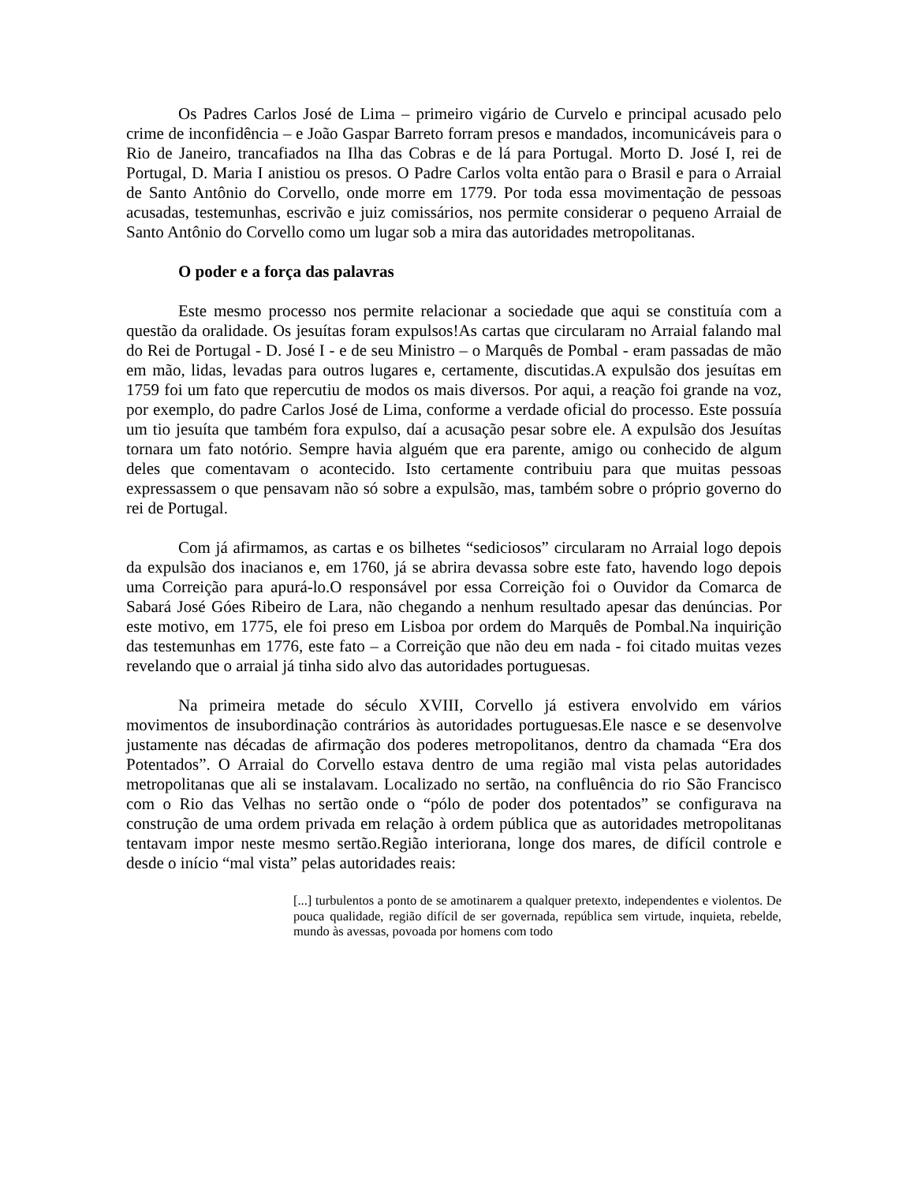Os Padres Carlos José de Lima – primeiro vigário de Curvelo e principal acusado pelo crime de inconfidência – e João Gaspar Barreto forram presos e mandados, incomunicáveis para o Rio de Janeiro, trancafiados na Ilha das Cobras e de lá para Portugal. Morto D. José I, rei de Portugal, D. Maria I anistiou os presos. O Padre Carlos volta então para o Brasil e para o Arraial de Santo Antônio do Corvello, onde morre em 1779. Por toda essa movimentação de pessoas acusadas, testemunhas, escrivão e juiz comissários, nos permite considerar o pequeno Arraial de Santo Antônio do Corvello como um lugar sob a mira das autoridades metropolitanas.
O poder e a força das palavras
Este mesmo processo nos permite relacionar a sociedade que aqui se constituía com a questão da oralidade. Os jesuítas foram expulsos!As cartas que circularam no Arraial falando mal do Rei de Portugal - D. José I - e de seu Ministro – o Marquês de Pombal - eram passadas de mão em mão, lidas, levadas para outros lugares e, certamente, discutidas.A expulsão dos jesuítas em 1759 foi um fato que repercutiu de modos os mais diversos. Por aqui, a reação foi grande na voz, por exemplo, do padre Carlos José de Lima, conforme a verdade oficial do processo. Este possuía um tio jesuíta que também fora expulso, daí a acusação pesar sobre ele. A expulsão dos Jesuítas tornara um fato notório. Sempre havia alguém que era parente, amigo ou conhecido de algum deles que comentavam o acontecido. Isto certamente contribuiu para que muitas pessoas expressassem o que pensavam não só sobre a expulsão, mas, também sobre o próprio governo do rei de Portugal.
Com já afirmamos, as cartas e os bilhetes “sediciosos” circularam no Arraial logo depois da expulsão dos inacianos e, em 1760, já se abrira devassa sobre este fato, havendo logo depois uma Correição para apurá-lo.O responsável por essa Correição foi o Ouvidor da Comarca de Sabará José Góes Ribeiro de Lara, não chegando a nenhum resultado apesar das denúncias. Por este motivo, em 1775, ele foi preso em Lisboa por ordem do Marquês de Pombal.Na inquirição das testemunhas em 1776, este fato – a Correição que não deu em nada - foi citado muitas vezes revelando que o arraial já tinha sido alvo das autoridades portuguesas.
Na primeira metade do século XVIII, Corvello já estivera envolvido em vários movimentos de insubordinação contrários às autoridades portuguesas.Ele nasce e se desenvolve justamente nas décadas de afirmação dos poderes metropolitanos, dentro da chamada “Era dos Potentados”. O Arraial do Corvello estava dentro de uma região mal vista pelas autoridades metropolitanas que ali se instalavam. Localizado no sertão, na confluência do rio São Francisco com o Rio das Velhas no sertão onde o “pólo de poder dos potentados” se configurava na construção de uma ordem privada em relação à ordem pública que as autoridades metropolitanas tentavam impor neste mesmo sertão.Região interiorana, longe dos mares, de difícil controle e desde o início “mal vista” pelas autoridades reais:
[...] turbulentos a ponto de se amotinarem a qualquer pretexto, independentes e violentos. De pouca qualidade, região difícil de ser governada, república sem virtude, inquieta, rebelde, mundo às avessas, povoada por homens com todo